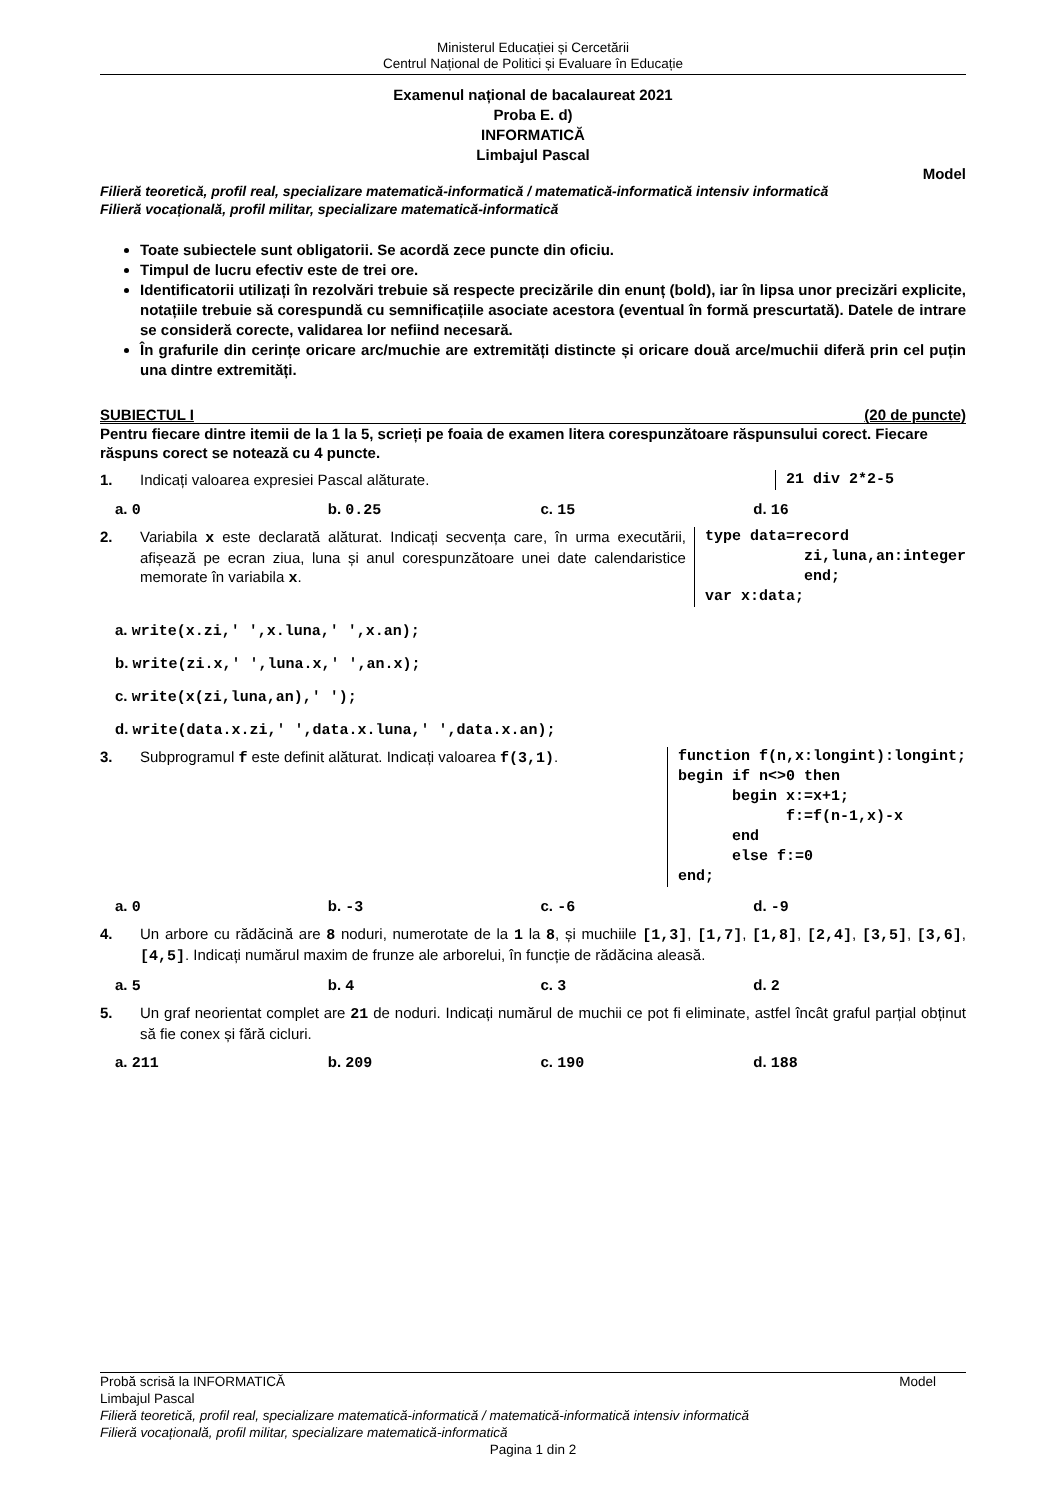Ministerul Educației și Cercetării
Centrul Național de Politici și Evaluare în Educație
Examenul național de bacalaureat 2021
Proba E. d)
INFORMATICĂ
Limbajul Pascal
Model
Filieră teoretică, profil real, specializare matematică-informatică / matematică-informatică intensiv informatică
Filieră vocațională, profil militar, specializare matematică-informatică
Toate subiectele sunt obligatorii. Se acordă zece puncte din oficiu.
Timpul de lucru efectiv este de trei ore.
Identificatorii utilizați în rezolvări trebuie să respecte precizările din enunț (bold), iar în lipsa unor precizări explicite, notațiile trebuie să corespundă cu semnificațiile asociate acestora (eventual în formă prescurtată). Datele de intrare se consideră corecte, validarea lor nefiind necesară.
În grafurile din cerințe oricare arc/muchie are extremități distincte și oricare două arce/muchii diferă prin cel puțin una dintre extremități.
SUBIECTUL I (20 de puncte)
Pentru fiecare dintre itemii de la 1 la 5, scrieți pe foaia de examen litera corespunzătoare răspunsului corect. Fiecare răspuns corect se notează cu 4 puncte.
1. Indicați valoarea expresiei Pascal alăturate.
21 div 2*2-5
a. 0 b. 0.25 c. 15 d. 16
2. Variabila x este declarată alăturat. Indicați secvența care, în urma executării, afișează pe ecran ziua, luna și anul corespunzătoare unei date calendaristice memorate în variabila x.
type data=record zi,luna,an:integer end; var x:data;
a. write(x.zi,' ',x.luna,' ',x.an);
b. write(zi.x,' ',luna.x,' ',an.x);
c. write(x(zi,luna,an),' ');
d. write(data.x.zi,' ',data.x.luna,' ',data.x.an);
3. Subprogramul f este definit alăturat. Indicați valoarea f(3,1).
function f(n,x:longint):longint; begin if n<>0 then begin x:=x+1; f:=f(n-1,x)-x end else f:=0 end;
a. 0 b. -3 c. -6 d. -9
4. Un arbore cu rădăcină are 8 noduri, numerotate de la 1 la 8, și muchiile [1,3], [1,7], [1,8], [2,4], [3,5], [3,6], [4,5]. Indicați numărul maxim de frunze ale arborelui, în funcție de rădăcina aleasă.
a. 5 b. 4 c. 3 d. 2
5. Un graf neorientat complet are 21 de noduri. Indicați numărul de muchii ce pot fi eliminate, astfel încât graful parțial obținut să fie conex și fără cicluri.
a. 211 b. 209 c. 190 d. 188
Probă scrisă la INFORMATICĂ Model
Limbajul Pascal
Filieră teoretică, profil real, specializare matematică-informatică / matematică-informatică intensiv informatică
Filieră vocațională, profil militar, specializare matematică-informatică
Pagina 1 din 2